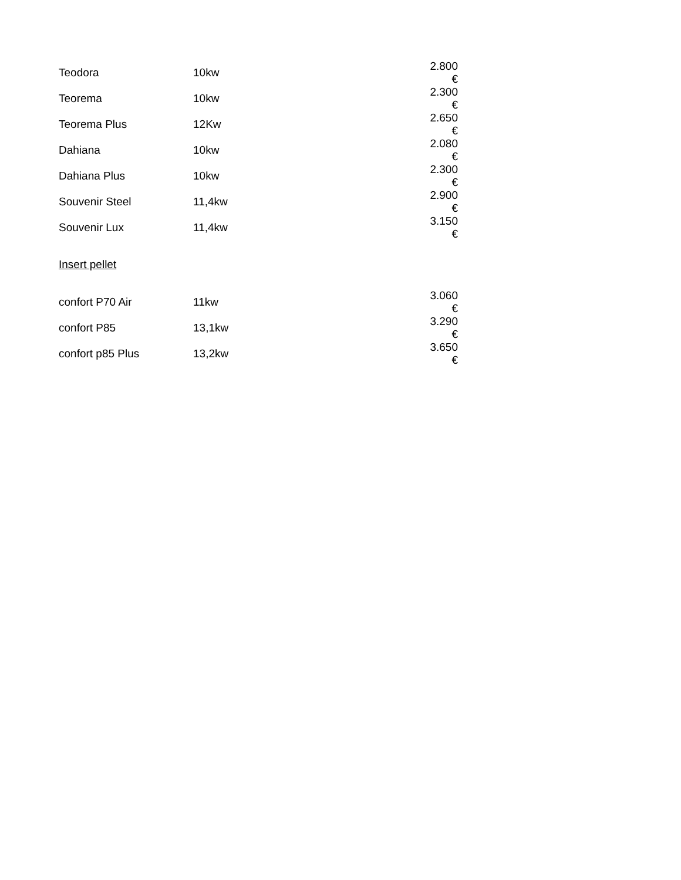| Teodora | 10kw | 2.800 € |
| Teorema | 10kw | 2.300 € |
| Teorema Plus | 12Kw | 2.650 € |
| Dahiana | 10kw | 2.080 € |
| Dahiana Plus | 10kw | 2.300 € |
| Souvenir Steel | 11,4kw | 2.900 € |
| Souvenir Lux | 11,4kw | 3.150 € |
| Insert pellet | | |
| confort P70 Air | 11kw | 3.060 € |
| confort P85 | 13,1kw | 3.290 € |
| confort p85 Plus | 13,2kw | 3.650 € |